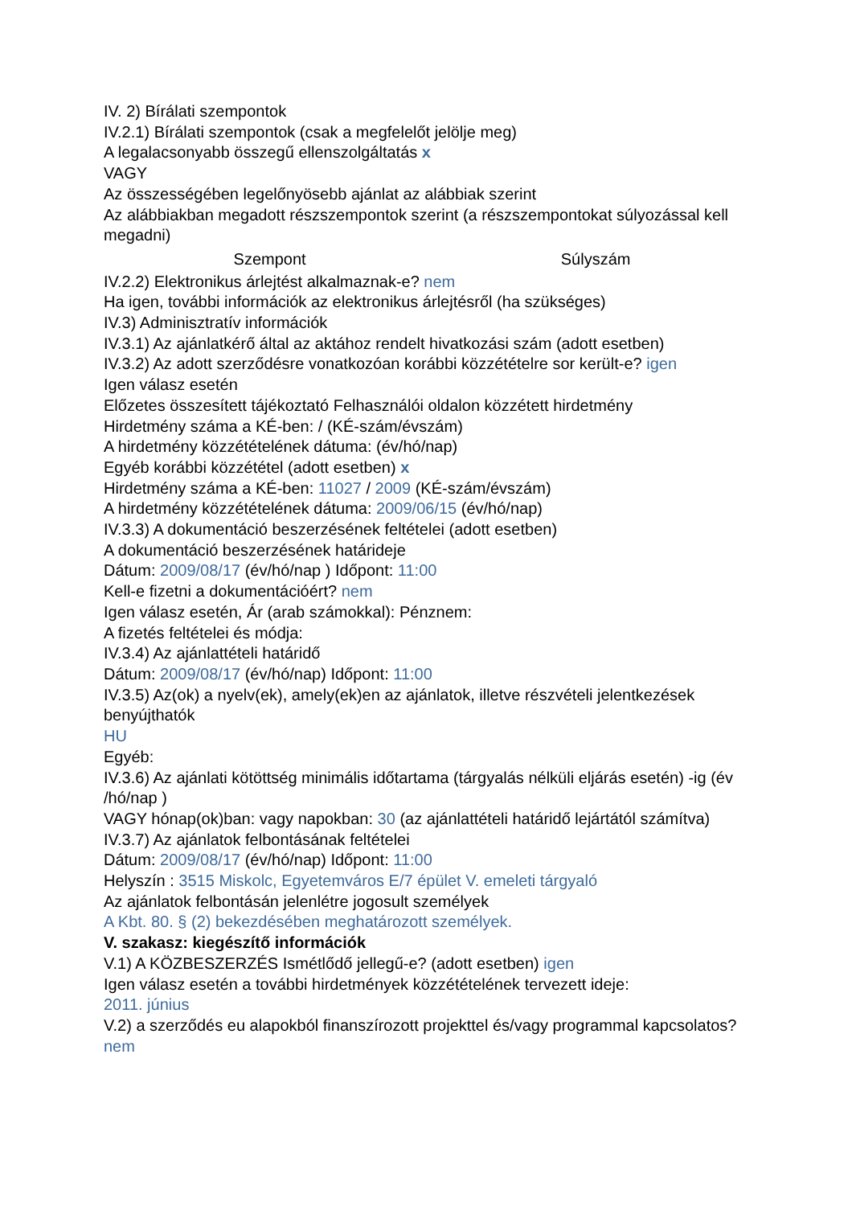IV. 2) Bírálati szempontok
IV.2.1) Bírálati szempontok (csak a megfelelőt jelölje meg)
A legalacsonyabb összegű ellenszolgáltatás x
VAGY
Az összességében legelőnyösebb ajánlat az alábbiak szerint
Az alábbiakban megadott részszempontok szerint (a részszempontokat súlyozással kell megadni)
| Szempont | Súlyszám |
| --- | --- |
IV.2.2) Elektronikus árlejtést alkalmaznak-e? nem
Ha igen, további információk az elektronikus árlejtésről (ha szükséges)
IV.3) Adminisztratív információk
IV.3.1) Az ajánlatkérő által az aktához rendelt hivatkozási szám (adott esetben)
IV.3.2) Az adott szerződésre vonatkozóan korábbi közzétételre sor került-e? igen
Igen válasz esetén
Előzetes összesített tájékoztató Felhasználói oldalon közzétett hirdetmény
Hirdetmény száma a KÉ-ben: / (KÉ-szám/évszám)
A hirdetmény közzétételének dátuma: (év/hó/nap)
Egyéb korábbi közzététel (adott esetben) x
Hirdetmény száma a KÉ-ben: 11027 / 2009 (KÉ-szám/évszám)
A hirdetmény közzétételének dátuma: 2009/06/15 (év/hó/nap)
IV.3.3) A dokumentáció beszerzésének feltételei (adott esetben)
A dokumentáció beszerzésének határideje
Dátum: 2009/08/17 (év/hó/nap ) Időpont: 11:00
Kell-e fizetni a dokumentációért? nem
Igen válasz esetén, Ár (arab számokkal): Pénznem:
A fizetés feltételei és módja:
IV.3.4) Az ajánlattételi határidő
Dátum: 2009/08/17 (év/hó/nap) Időpont: 11:00
IV.3.5) Az(ok) a nyelv(ek), amely(ek)en az ajánlatok, illetve részvételi jelentkezések benyújthatók
HU
Egyéb:
IV.3.6) Az ajánlati kötöttség minimális időtartama (tárgyalás nélküli eljárás esetén) -ig (év /hó/nap )
VAGY hónap(ok)ban: vagy napokban: 30 (az ajánlattételi határidő lejártától számítva)
IV.3.7) Az ajánlatok felbontásának feltételei
Dátum: 2009/08/17 (év/hó/nap) Időpont: 11:00
Helyszín : 3515 Miskolc, Egyetemváros E/7 épület V. emeleti tárgyaló
Az ajánlatok felbontásán jelenlétre jogosult személyek
A Kbt. 80. § (2) bekezdésében meghatározott személyek.
V. szakasz: kiegészítő információk
V.1) A KÖZBESZERZÉS Ismétlődő jellegű-e? (adott esetben) igen
Igen válasz esetén a további hirdetmények közzétételének tervezett ideje:
2011. június
V.2) a szerződés eu alapokból finanszírozott projekttel és/vagy programmal kapcsolatos?
nem